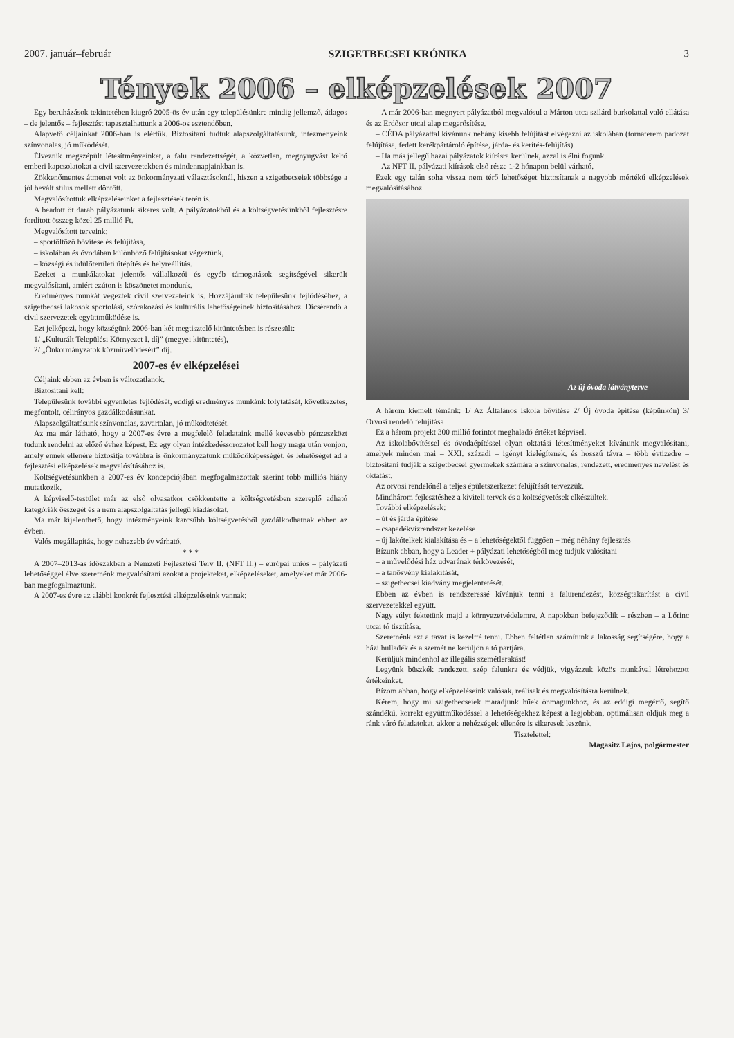2007. január–február SZIGETBECSEI KRÓNIKA 3
Tények 2006 – elképzelések 2007
Egy beruházások tekintetében kiugró 2005-ös év után egy településünkre mindig jellemző, átlagos – de jelentős – fejlesztést tapasztalhattunk a 2006-os esztendőben.
Alapvető céljainkat 2006-ban is elértük. Biztosítani tudtuk alapszolgáltatásunk, intézményeink színvonalas, jó működését.
Élveztük megszépült létesítményeinket, a falu rendezettségét, a közvetlen, megnyugvást keltő emberi kapcsolatokat a civil szervezetekben és mindennapjainkban is.
Zökkenőmentes átmenet volt az önkormányzati választásoknál, hiszen a szigetbecseiek többsége a jól bevált stílus mellett döntött.
Megvalósítottuk elképzeléseinket a fejlesztések terén is.
A beadott öt darab pályázatunk sikeres volt. A pályázatokból és a költségvetésünkből fejlesztésre fordított összeg közel 25 millió Ft.
Megvalósított terveink:
– sportöltöző bővítése és felújítása,
– iskolában és óvodában különböző felújításokat végeztünk,
– községi és üdülőterületi útépítés és helyreállítás.
Ezeket a munkálatokat jelentős vállalkozói és egyéb támogatások segítségével sikerült megvalósítani, amiért ezúton is köszönetet mondunk.
Eredményes munkát végeztek civil szervezeteink is. Hozzájárultak településünk fejlődéséhez, a szigetbecsei lakosok sportolási, szórakozási és kulturális lehetőségeinek biztosításához. Dicsérendő a civil szervezetek együttműködése is.
Ezt jelképezi, hogy községünk 2006-ban két megtisztelő kitüntetésben is részesült:
1/ „Kulturált Települési Környezet I. díj” (megyei kitüntetés),
2/ „Önkormányzatok közművelődésért” díj.
2007-es év elképzelései
Céljaink ebben az évben is változatlanok.
Biztosítani kell:
Településünk további egyenletes fejlődését, eddigi eredményes munkánk folytatását, következetes, megfontolt, célirányos gazdálkodásunkat.
Alapszolgáltatásunk színvonalas, zavartalan, jó működtetését.
Az ma már látható, hogy a 2007-es évre a megfelelő feladataink mellé kevesebb pénzeszközt tudunk rendelni az előző évhez képest. Ez egy olyan intézkedéssorozatot kell hogy maga után vonjon, amely ennek ellenére biztosítja továbbra is önkormányzatunk működőképességét, és lehetőséget ad a fejlesztési elképzelések megvalósításához is.
Költségvetésünkben a 2007-es év koncepciójában megfogalmazottak szerint több milliós hiány mutatkozik.
A képviselő-testület már az első olvasatkor csökkentette a költségvetésben szereplő adható kategóriák összegét és a nem alapszolgáltatás jellegű kiadásokat.
Ma már kijelenthető, hogy intézményeink karcsúbb költségvetésből gazdálkodhatnak ebben az évben.
Valós megállapítás, hogy nehezebb év várható.
* * *
A 2007–2013-as időszakban a Nemzeti Fejlesztési Terv II. (NFT II.) – európai uniós – pályázati lehetőséggel élve szeretnénk megvalósítani azokat a projekteket, elképzeléseket, amelyeket már 2006-ban megfogalmaztunk.
A 2007-es évre az alábbi konkrét fejlesztési elképzeléseink vannak:
– A már 2006-ban megnyert pályázatból megvalósul a Márton utca szilárd burkolattal való ellátása és az Erdősor utcai alap megerősítése.
– CÉDA pályázattal kívánunk néhány kisebb felújítást elvégezni az iskolában (tornaterem padozat felújítása, fedett kerékpártároló építése, járda- és kerítés-felújítás).
– Ha más jellegű hazai pályázatok kiírásra kerülnek, azzal is élni fogunk.
– Az NFT II. pályázati kiírások első része 1-2 hónapon belül várható.
Ezek egy talán soha vissza nem térő lehetőséget biztosítanak a nagyobb mértékű elképzelések megvalósításához.
Az új óvoda látványterve
A három kiemelt témánk: 1/ Az Általános Iskola bővítése 2/ Új óvoda építése (képünkön) 3/ Orvosi rendelő felújítása
Ez a három projekt 300 millió forintot meghaladó értéket képvisel.
Az iskolabővítéssel és óvodaépítéssel olyan oktatási létesítményeket kívánunk megvalósítani, amelyek minden mai – XXI. századi – igényt kielégítenek, és hosszú távra – több évtizedre – biztosítani tudják a szigetbecsei gyermekek számára a színvonalas, rendezett, eredményes nevelést és oktatást.
Az orvosi rendelőnél a teljes épületszerkezet felújítását tervezzük.
Mindhárom fejlesztéshez a kiviteli tervek és a költségvetések elkészültek.
További elképzelések:
– út és járda építése
– csapadékvízrendszer kezelése
– új lakótelkek kialakítása és – a lehetőségektől függően – még néhány fejlesztés
Bízunk abban, hogy a Leader + pályázati lehetőségből meg tudjuk valósítani
– a művelődési ház udvarának térkövezését,
– a tanösvény kialakítását,
– szigetbecsei kiadvány megjelentetését.
Ebben az évben is rendszeressé kívánjuk tenni a falurendezést, községtakarítást a civil szervezetekkel együtt.
Nagy súlyt fektetünk majd a környezetvédelemre. A napokban befejeződik – részben – a Lőrinc utcai tó tisztítása.
Szeretnénk ezt a tavat is kezeltté tenni. Ebben feltétlen számítunk a lakosság segítségére, hogy a házi hulladék és a szemét ne kerüljön a tó partjára.
Kerüljük mindenhol az illegális szemétlerakást!
Legyünk büszkék rendezett, szép falunkra és védjük, vigyázzuk közös munkával létrehozott értékeinket.
Bízom abban, hogy elképzeléseink valósak, reálisak és megvalósításra kerülnek.
Kérem, hogy mi szigetbecseiek maradjunk hűek önmagunkhoz, és az eddigi megértő, segítő szándékú, korrekt együttműködéssel a lehetőségekhez képest a legjobban, optimálisan oldjuk meg a ránk váró feladatokat, akkor a nehézségek ellenére is sikeresek leszünk.
Tisztelettel:
Magasitz Lajos, polgármester